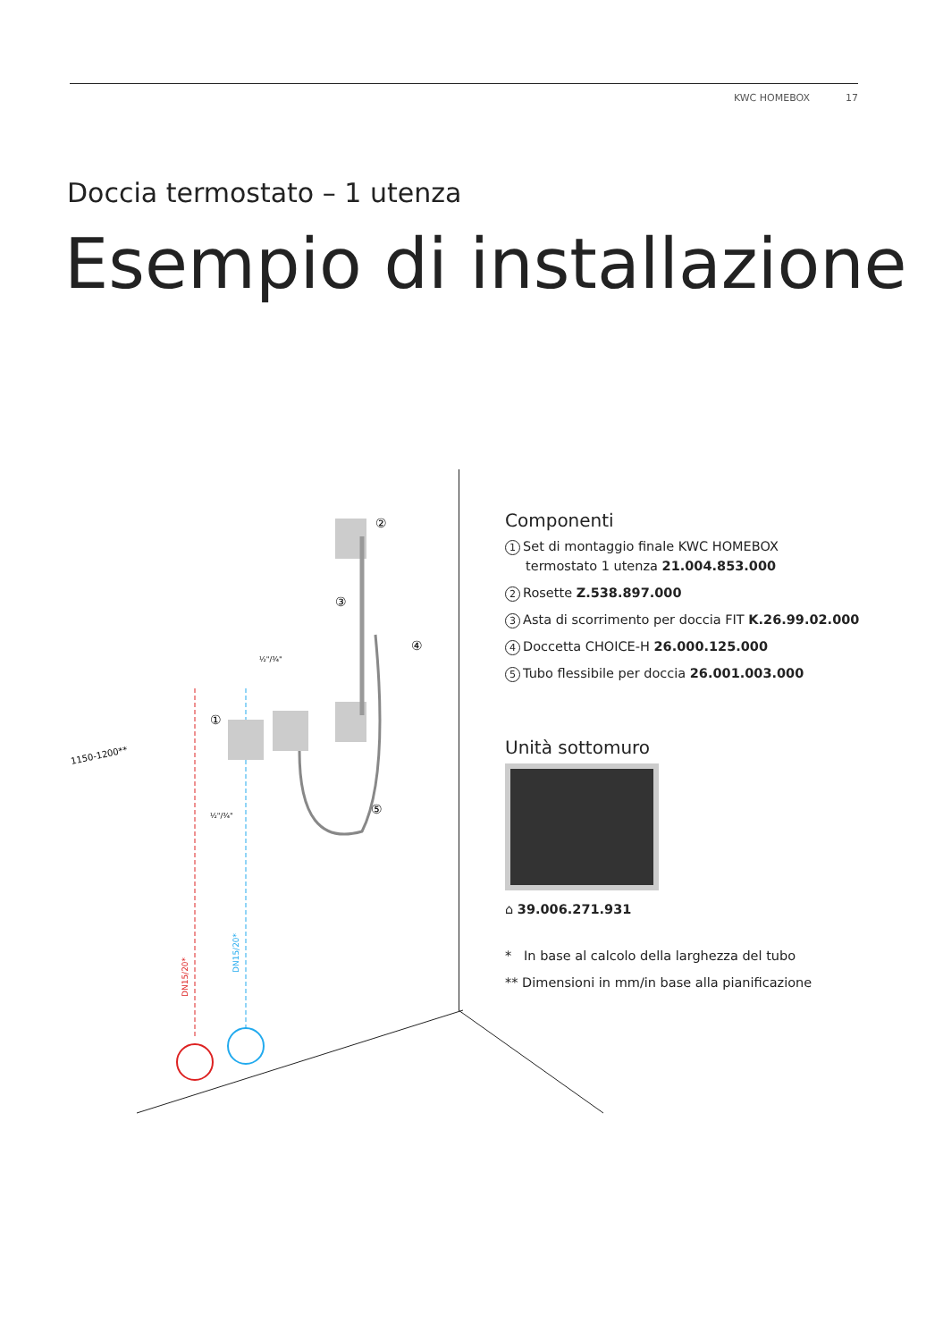KWC HOMEBOX 17
Doccia termostato – 1 utenza
Esempio di installazione
1150-1200**
½"/¾"
½"/¾"
DN15/20*
DN15/20*
①
②
③
④
⑤
Componenti
1 Set di montaggio finale KWC HOMEBOX
termostato 1 utenza 21.004.853.000
2 Rosette Z.538.897.000
3 Asta di scorrimento per doccia FIT K.26.99.02.000
4 Doccetta CHOICE-H 26.000.125.000
5 Tubo flessibile per doccia 26.001.003.000
Unità sottomuro
⌂ 39.006.271.931
* In base al calcolo della larghezza del tubo
** Dimensioni in mm/in base alla pianificazione